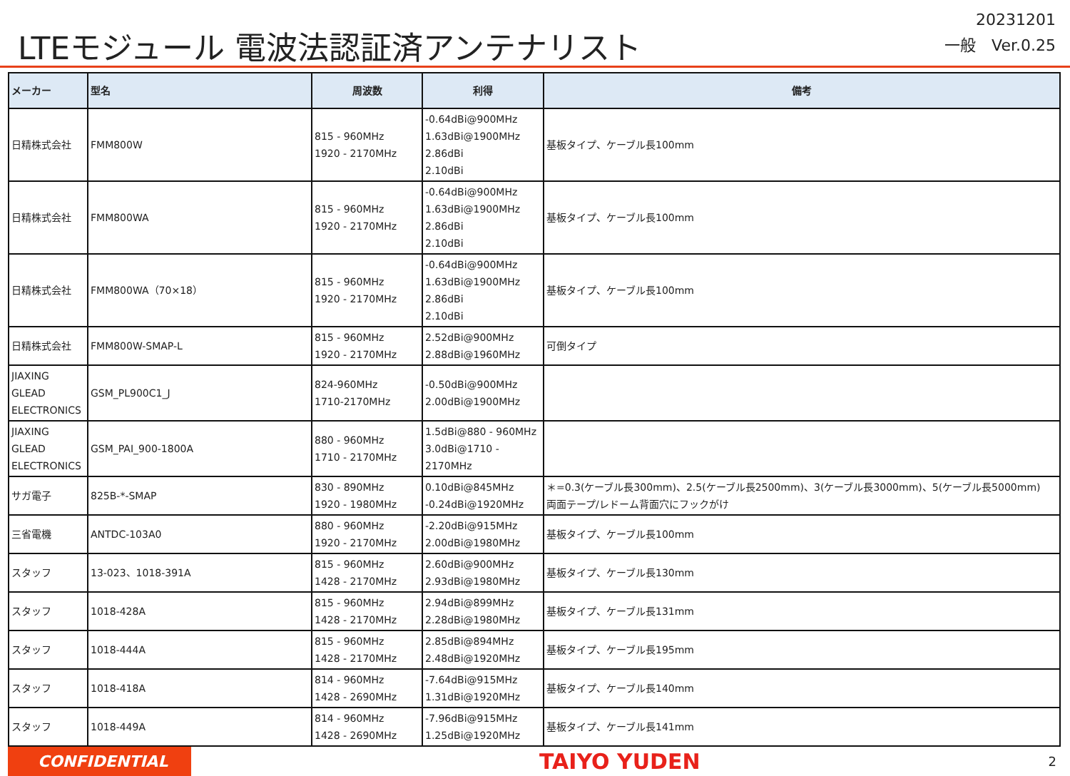LTEモジュール 電波法認証済アンテナリスト
20231201
一般　Ver.0.25
| メーカー | 型名 | 周波数 | 利得 | 備考 |
| --- | --- | --- | --- | --- |
| 日精株式会社 | FMM800W | 815 - 960MHz 1920 - 2170MHz | -0.64dBi@900MHz 1.63dBi@1900MHz 2.86dBi 2.10dBi | 基板タイプ、ケーブル長100mm |
| 日精株式会社 | FMM800WA | 815 - 960MHz 1920 - 2170MHz | -0.64dBi@900MHz 1.63dBi@1900MHz 2.86dBi 2.10dBi | 基板タイプ、ケーブル長100mm |
| 日精株式会社 | FMM800WA（70×18） | 815 - 960MHz 1920 - 2170MHz | -0.64dBi@900MHz 1.63dBi@1900MHz 2.86dBi 2.10dBi | 基板タイプ、ケーブル長100mm |
| 日精株式会社 | FMM800W-SMAP-L | 815 - 960MHz 1920 - 2170MHz | 2.52dBi@900MHz 2.88dBi@1960MHz | 可倒タイプ |
| JIAXING GLEAD ELECTRONICS | GSM_PL900C1_J | 824-960MHz 1710-2170MHz | -0.50dBi@900MHz 2.00dBi@1900MHz | |
| JIAXING GLEAD ELECTRONICS | GSM_PAI_900-1800A | 880 - 960MHz 1710 - 2170MHz | 1.5dBi@880 - 960MHz 3.0dBi@1710 - 2170MHz | |
| サガ電子 | 825B-*-SMAP | 830 - 890MHz 1920 - 1980MHz | 0.10dBi@845MHz -0.24dBi@1920MHz | ＊=0.3(ケーブル長300mm)、2.5(ケーブル長2500mm)、3(ケーブル長3000mm)、5(ケーブル長5000mm) 両面テープ/レドーム背面穴にフックがけ |
| 三省電機 | ANTDC-103A0 | 880 - 960MHz 1920 - 2170MHz | -2.20dBi@915MHz 2.00dBi@1980MHz | 基板タイプ、ケーブル長100mm |
| スタッフ | 13-023、1018-391A | 815 - 960MHz 1428 - 2170MHz | 2.60dBi@900MHz 2.93dBi@1980MHz | 基板タイプ、ケーブル長130mm |
| スタッフ | 1018-428A | 815 - 960MHz 1428 - 2170MHz | 2.94dBi@899MHz 2.28dBi@1980MHz | 基板タイプ、ケーブル長131mm |
| スタッフ | 1018-444A | 815 - 960MHz 1428 - 2170MHz | 2.85dBi@894MHz 2.48dBi@1920MHz | 基板タイプ、ケーブル長195mm |
| スタッフ | 1018-418A | 814 - 960MHz 1428 - 2690MHz | -7.64dBi@915MHz 1.31dBi@1920MHz | 基板タイプ、ケーブル長140mm |
| スタッフ | 1018-449A | 814 - 960MHz 1428 - 2690MHz | -7.96dBi@915MHz 1.25dBi@1920MHz | 基板タイプ、ケーブル長141mm |
CONFIDENTIAL
TAIYO YUDEN
2